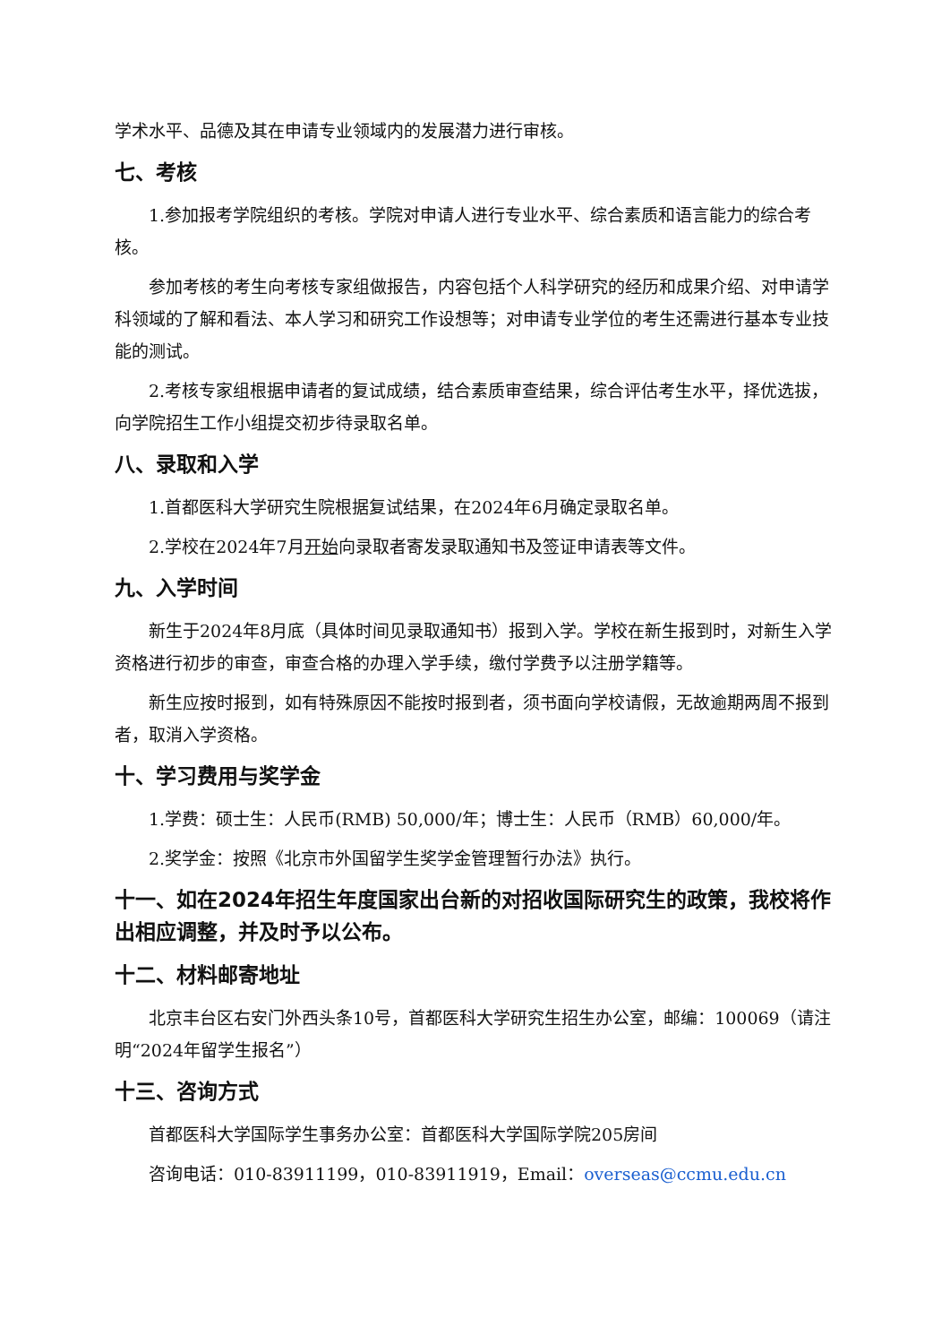学术水平、品德及其在申请专业领域内的发展潜力进行审核。
七、考核
1.参加报考学院组织的考核。学院对申请人进行专业水平、综合素质和语言能力的综合考核。
参加考核的考生向考核专家组做报告，内容包括个人科学研究的经历和成果介绍、对申请学科领域的了解和看法、本人学习和研究工作设想等；对申请专业学位的考生还需进行基本专业技能的测试。
2.考核专家组根据申请者的复试成绩，结合素质审查结果，综合评估考生水平，择优选拔，向学院招生工作小组提交初步待录取名单。
八、录取和入学
1.首都医科大学研究生院根据复试结果，在2024年6月确定录取名单。
2.学校在2024年7月开始向录取者寄发录取通知书及签证申请表等文件。
九、入学时间
新生于2024年8月底（具体时间见录取通知书）报到入学。学校在新生报到时，对新生入学资格进行初步的审查，审查合格的办理入学手续，缴付学费予以注册学籍等。
新生应按时报到，如有特殊原因不能按时报到者，须书面向学校请假，无故逾期两周不报到者，取消入学资格。
十、学习费用与奖学金
1.学费：硕士生：人民币(RMB) 50,000/年；博士生：人民币（RMB）60,000/年。
2.奖学金：按照《北京市外国留学生奖学金管理暂行办法》执行。
十一、如在2024年招生年度国家出台新的对招收国际研究生的政策，我校将作出相应调整，并及时予以公布。
十二、材料邮寄地址
北京丰台区右安门外西头条10号，首都医科大学研究生招生办公室，邮编：100069（请注明“2024年留学生报名”）
十三、咨询方式
首都医科大学国际学生事务办公室：首都医科大学国际学院205房间
咨询电话：010-83911199，010-83911919，Email：overseas@ccmu.edu.cn